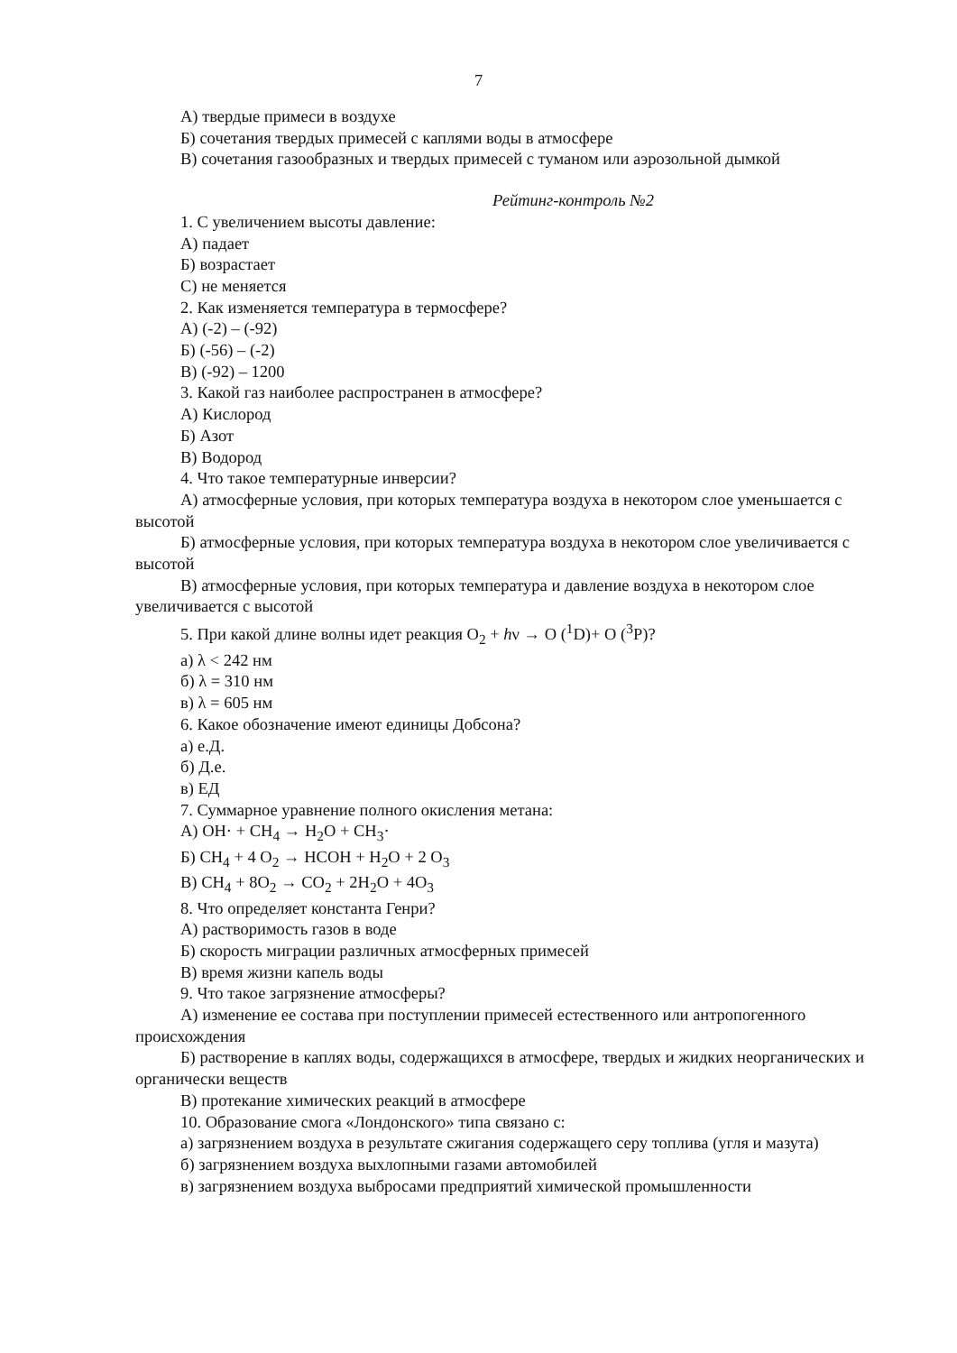7
А) твердые примеси в воздухе
Б) сочетания твердых примесей с каплями воды в атмосфере
В) сочетания газообразных и твердых примесей с туманом или аэрозольной дымкой
Рейтинг-контроль №2
1. С увеличением высоты давление:
А) падает
Б) возрастает
С) не меняется
2. Как изменяется температура в термосфере?
А) (-2) – (-92)
Б) (-56) – (-2)
В) (-92) – 1200
3. Какой газ наиболее распространен в атмосфере?
А) Кислород
Б) Азот
В) Водород
4. Что такое температурные инверсии?
А) атмосферные условия, при которых температура воздуха в некотором слое уменьшается с высотой
Б) атмосферные условия, при которых температура воздуха в некотором слое увеличивается с высотой
В) атмосферные условия, при которых температура и давление воздуха в некотором слое увеличивается с высотой
5. При какой длине волны идет реакция O<sub>2</sub> + hν → O (<sup>1</sup>D)+ O (<sup>3</sup>P)?
а) λ < 242 нм
б) λ = 310 нм
в) λ = 605 нм
6. Какое обозначение имеют единицы Добсона?
а) е.Д.
б) Д.е.
в) ЕД
7. Суммарное уравнение полного окисления метана:
А) OH· + CH<sub>4</sub> → H<sub>2</sub>O + CH<sub>3</sub>·
Б) CH<sub>4</sub> + 4 O<sub>2</sub> → HCOH + H<sub>2</sub>O + 2 O<sub>3</sub>
В) CH<sub>4</sub> + 8O<sub>2</sub> → CO<sub>2</sub> + 2H<sub>2</sub>O + 4O<sub>3</sub>
8. Что определяет константа Генри?
А) растворимость газов в воде
Б) скорость миграции различных атмосферных примесей
В) время жизни капель воды
9. Что такое загрязнение атмосферы?
А) изменение ее состава при поступлении примесей естественного или антропогенного происхождения
Б) растворение в каплях воды, содержащихся в атмосфере, твердых и жидких неорганических и органически веществ
В) протекание химических реакций в атмосфере
10. Образование смога «Лондонского» типа связано с:
а) загрязнением воздуха в результате сжигания содержащего серу топлива (угля и мазута)
б) загрязнением воздуха выхлопными газами автомобилей
в) загрязнением воздуха выбросами предприятий химической промышленности